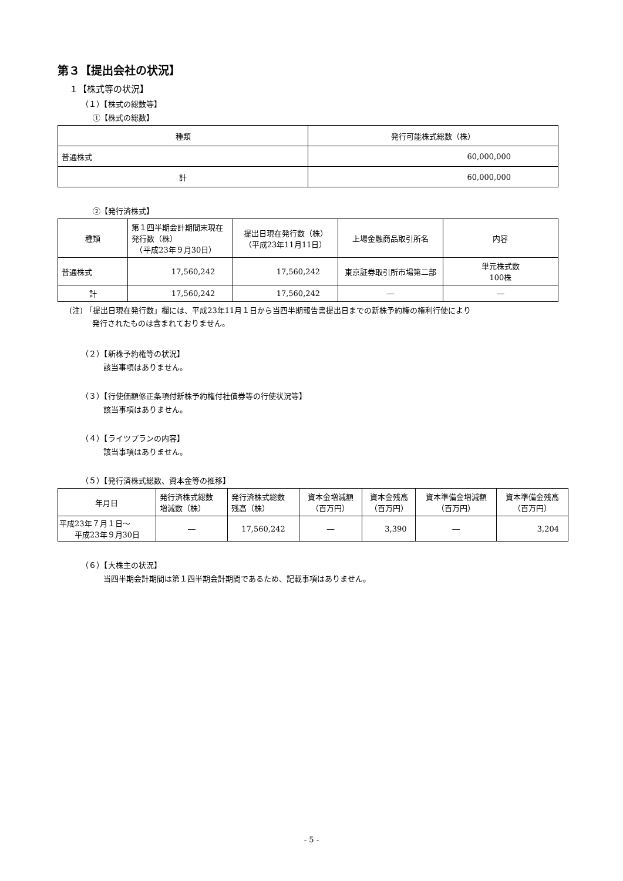第３【提出会社の状況】
１【株式等の状況】
（１）【株式の総数等】
①【株式の総数】
| 種類 | 発行可能株式総数（株） |
| --- | --- |
| 普通株式 | 60,000,000 |
| 計 | 60,000,000 |
②【発行済株式】
| 種類 | 第１四半期会計期間末現在 発行数（株） （平成23年９月30日） | 提出日現在発行数（株） （平成23年11月11日） | 上場金融商品取引所名 | 内容 |
| --- | --- | --- | --- | --- |
| 普通株式 | 17,560,242 | 17,560,242 | 東京証券取引所市場第二部 | 単元株式数 100株 |
| 計 | 17,560,242 | 17,560,242 | ― | ― |
(注) 「提出日現在発行数」欄には、平成23年11月１日から当四半期報告書提出日までの新株予約権の権利行使により
　　　発行されたものは含まれておりません。
（２）【新株予約権等の状況】
該当事項はありません。
（３）【行使価額修正条項付新株予約権付社債券等の行使状況等】
該当事項はありません。
（４）【ライツプランの内容】
該当事項はありません。
（５）【発行済株式総数、資本金等の推移】
| 年月日 | 発行済株式総数 増減数（株） | 発行済株式総数 残高（株） | 資本金増減額 （百万円） | 資本金残高 （百万円） | 資本準備金増減額 （百万円） | 資本準備金残高 （百万円） |
| --- | --- | --- | --- | --- | --- | --- |
| 平成23年７月１日～ 平成23年９月30日 | ― | 17,560,242 | ― | 3,390 | ― | 3,204 |
（６）【大株主の状況】
当四半期会計期間は第１四半期会計期間であるため、記載事項はありません。
- 5 -